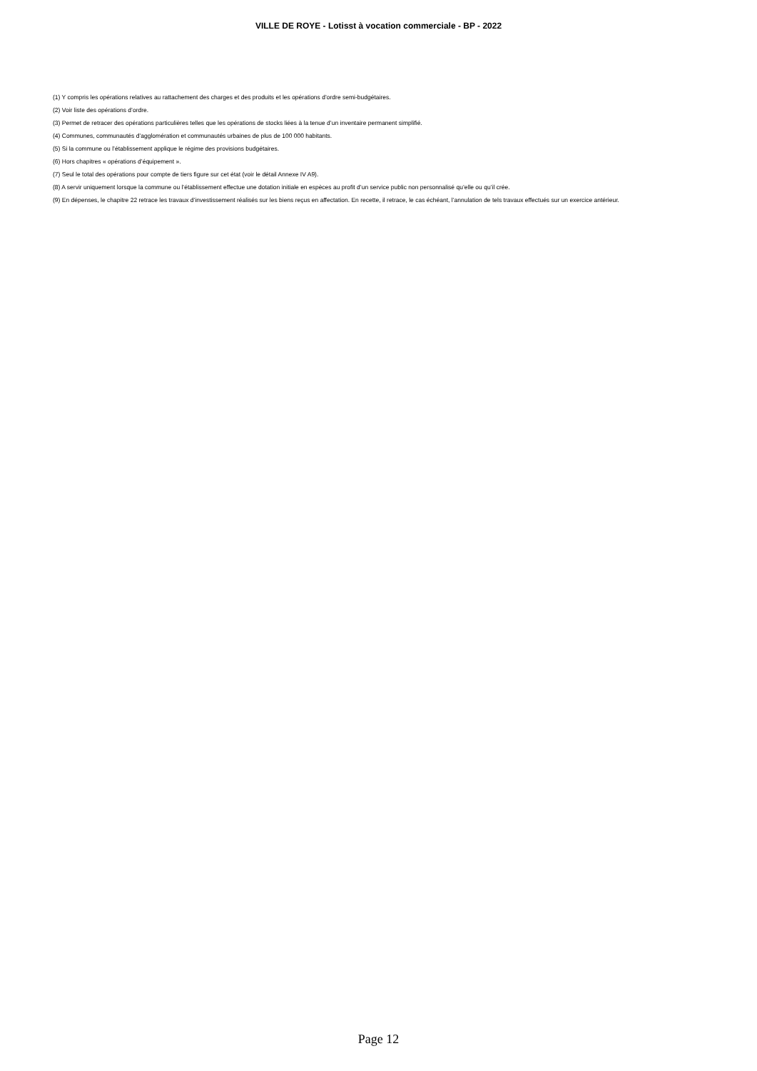VILLE DE ROYE - Lotisst à vocation commerciale - BP - 2022
(1) Y compris les opérations relatives au rattachement des charges et des produits et les opérations d’ordre semi-budgétaires.
(2) Voir liste des opérations d’ordre.
(3) Permet de retracer des opérations particulières telles que les opérations de stocks liées à la tenue d’un inventaire permanent simplifié.
(4) Communes, communautés d’agglomération et communautés urbaines de plus de 100 000 habitants.
(5) Si la commune ou l’établissement applique le régime des provisions budgétaires.
(6) Hors chapitres « opérations d’équipement ».
(7) Seul le total des opérations pour compte de tiers figure sur cet état (voir le détail Annexe IV A9).
(8) A servir uniquement lorsque la commune ou l’établissement effectue une dotation initiale en espèces au profit d’un service public non personnalisé qu’elle ou qu’il crée.
(9) En dépenses, le chapitre 22 retrace les travaux d’investissement réalisés sur les biens reçus en affectation. En recette, il retrace, le cas échéant, l’annulation de tels travaux effectués sur un exercice antérieur.
Page 12